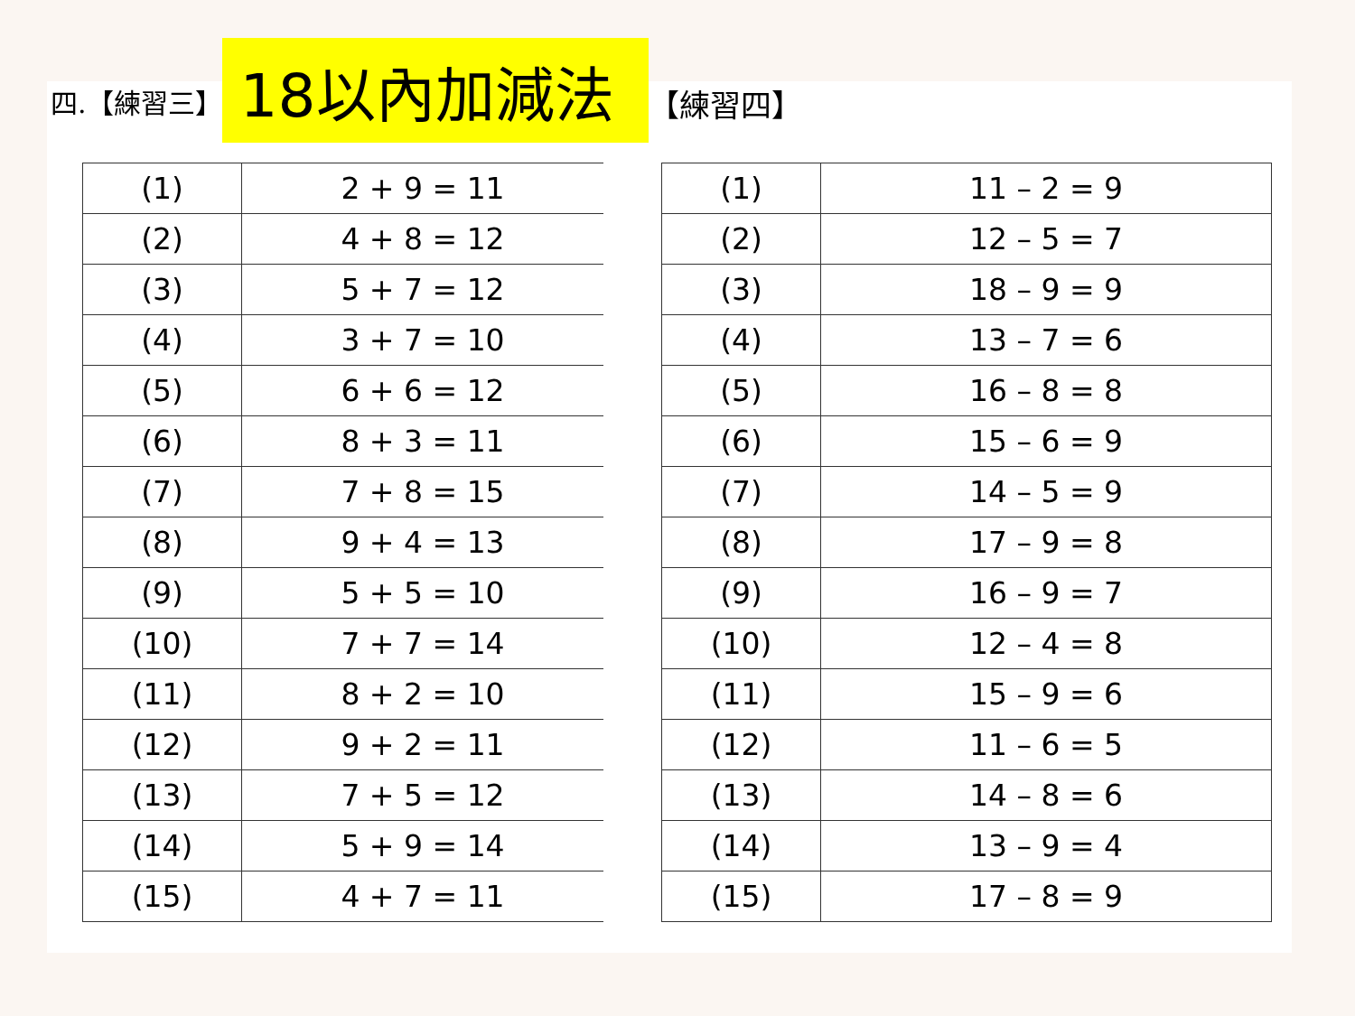四.【練習三】
18以內加減法
【練習四】
| (1) | 2 + 9 = 11 |
| (2) | 4 + 8 = 12 |
| (3) | 5 + 7 = 12 |
| (4) | 3 + 7 = 10 |
| (5) | 6 + 6 = 12 |
| (6) | 8 + 3 = 11 |
| (7) | 7 + 8 = 15 |
| (8) | 9 + 4 = 13 |
| (9) | 5 + 5 = 10 |
| (10) | 7 + 7 = 14 |
| (11) | 8 + 2 = 10 |
| (12) | 9 + 2 = 11 |
| (13) | 7 + 5 = 12 |
| (14) | 5 + 9 = 14 |
| (15) | 4 + 7 = 11 |
| (1) | 11 – 2 = 9 |
| (2) | 12 – 5 = 7 |
| (3) | 18 – 9 = 9 |
| (4) | 13 – 7 = 6 |
| (5) | 16 – 8 = 8 |
| (6) | 15 – 6 = 9 |
| (7) | 14 – 5 = 9 |
| (8) | 17 – 9 = 8 |
| (9) | 16 – 9 = 7 |
| (10) | 12 – 4 = 8 |
| (11) | 15 – 9 = 6 |
| (12) | 11 – 6 = 5 |
| (13) | 14 – 8 = 6 |
| (14) | 13 – 9 = 4 |
| (15) | 17 – 8 = 9 |